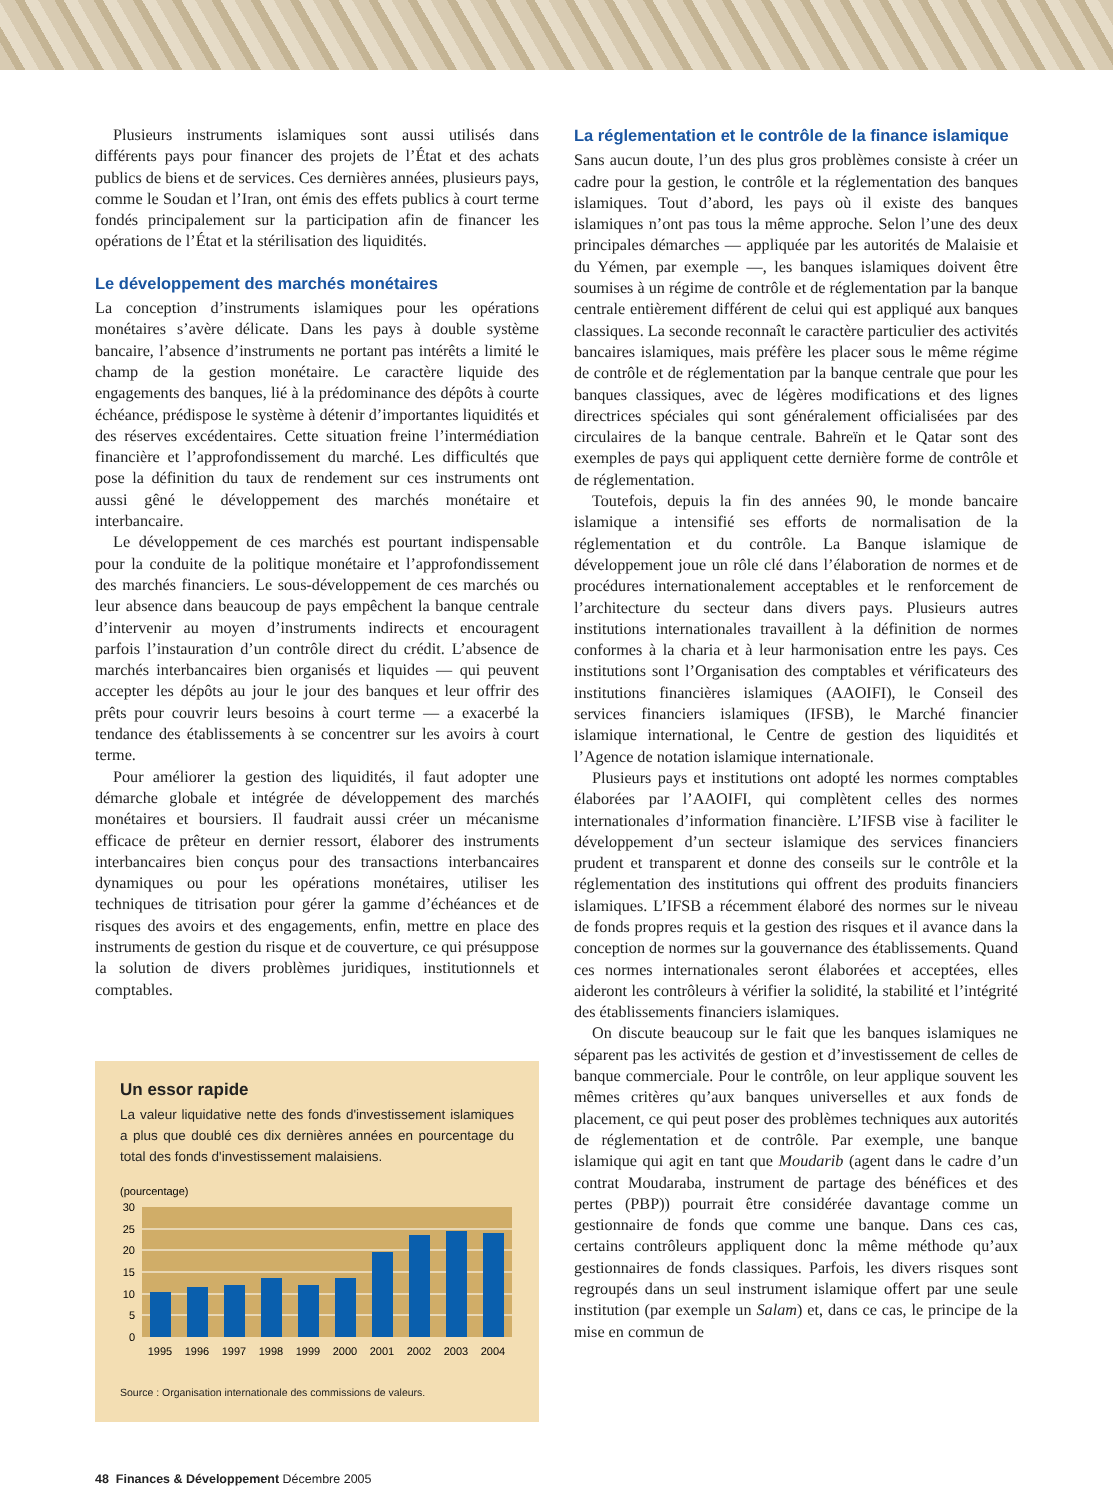Plusieurs instruments islamiques sont aussi utilisés dans différents pays pour financer des projets de l’État et des achats publics de biens et de services. Ces dernières années, plusieurs pays, comme le Soudan et l’Iran, ont émis des effets publics à court terme fondés principalement sur la participation afin de financer les opérations de l’État et la stérilisation des liquidités.
Le développement des marchés monétaires
La conception d’instruments islamiques pour les opérations monétaires s’avère délicate. Dans les pays à double système bancaire, l’absence d’instruments ne portant pas intérêts a limité le champ de la gestion monétaire. Le caractère liquide des engagements des banques, lié à la prédominance des dépôts à courte échéance, prédispose le système à détenir d’importantes liquidités et des réserves excédentaires. Cette situation freine l’intermédiation financière et l’approfondissement du marché. Les difficultés que pose la définition du taux de rendement sur ces instruments ont aussi gêné le développement des marchés monétaire et interbancaire.
Le développement de ces marchés est pourtant indispensable pour la conduite de la politique monétaire et l’approfondissement des marchés financiers. Le sous-développement de ces marchés ou leur absence dans beaucoup de pays empêchent la banque centrale d’intervenir au moyen d’instruments indirects et encouragent parfois l’instauration d’un contrôle direct du crédit. L’absence de marchés interbancaires bien organisés et liquides — qui peuvent accepter les dépôts au jour le jour des banques et leur offrir des prêts pour couvrir leurs besoins à court terme — a exacerbé la tendance des établissements à se concentrer sur les avoirs à court terme.
Pour améliorer la gestion des liquidités, il faut adopter une démarche globale et intégrée de développement des marchés monétaires et boursiers. Il faudrait aussi créer un mécanisme efficace de prêteur en dernier ressort, élaborer des instruments interbancaires bien conçus pour des transactions interbancaires dynamiques ou pour les opérations monétaires, utiliser les techniques de titrisation pour gérer la gamme d’échéances et de risques des avoirs et des engagements, enfin, mettre en place des instruments de gestion du risque et de couverture, ce qui présuppose la solution de divers problèmes juridiques, institutionnels et comptables.
Un essor rapide
La valeur liquidative nette des fonds d'investissement islamiques a plus que doublé ces dix dernières années en pourcentage du total des fonds d'investissement malaisiens.
(pourcentage)
30
25
20
15
10
5
0
1995
1996
1997
1998
1999
2000
2001
2002
2003
2004
Source : Organisation internationale des commissions de valeurs.
La réglementation et le contrôle de la finance islamique
Sans aucun doute, l’un des plus gros problèmes consiste à créer un cadre pour la gestion, le contrôle et la réglementation des banques islamiques. Tout d’abord, les pays où il existe des banques islamiques n’ont pas tous la même approche. Selon l’une des deux principales démarches — appliquée par les autorités de Malaisie et du Yémen, par exemple —, les banques islamiques doivent être soumises à un régime de contrôle et de réglementation par la banque centrale entièrement différent de celui qui est appliqué aux banques classiques. La seconde reconnaît le caractère particulier des activités bancaires islamiques, mais préfère les placer sous le même régime de contrôle et de réglementation par la banque centrale que pour les banques classiques, avec de légères modifications et des lignes directrices spéciales qui sont généralement officialisées par des circulaires de la banque centrale. Bahreïn et le Qatar sont des exemples de pays qui appliquent cette dernière forme de contrôle et de réglementation.
Toutefois, depuis la fin des années 90, le monde bancaire islamique a intensifié ses efforts de normalisation de la réglementation et du contrôle. La Banque islamique de développement joue un rôle clé dans l’élaboration de normes et de procédures internationalement acceptables et le renforcement de l’architecture du secteur dans divers pays. Plusieurs autres institutions internationales travaillent à la définition de normes conformes à la charia et à leur harmonisation entre les pays. Ces institutions sont l’Organisation des comptables et vérificateurs des institutions financières islamiques (AAOIFI), le Conseil des services financiers islamiques (IFSB), le Marché financier islamique international, le Centre de gestion des liquidités et l’Agence de notation islamique internationale.
Plusieurs pays et institutions ont adopté les normes comptables élaborées par l’AAOIFI, qui complètent celles des normes internationales d’information financière. L’IFSB vise à faciliter le développement d’un secteur islamique des services financiers prudent et transparent et donne des conseils sur le contrôle et la réglementation des institutions qui offrent des produits financiers islamiques. L’IFSB a récemment élaboré des normes sur le niveau de fonds propres requis et la gestion des risques et il avance dans la conception de normes sur la gouvernance des établissements. Quand ces normes internationales seront élaborées et acceptées, elles aideront les contrôleurs à vérifier la solidité, la stabilité et l’intégrité des établissements financiers islamiques.
On discute beaucoup sur le fait que les banques islamiques ne séparent pas les activités de gestion et d’investissement de celles de banque commerciale. Pour le contrôle, on leur applique souvent les mêmes critères qu’aux banques universelles et aux fonds de placement, ce qui peut poser des problèmes techniques aux autorités de réglementation et de contrôle. Par exemple, une banque islamique qui agit en tant que Moudarib (agent dans le cadre d’un contrat Moudaraba, instrument de partage des bénéfices et des pertes (PBP)) pourrait être considérée davantage comme un gestionnaire de fonds que comme une banque. Dans ces cas, certains contrôleurs appliquent donc la même méthode qu’aux gestionnaires de fonds classiques. Parfois, les divers risques sont regroupés dans un seul instrument islamique offert par une seule institution (par exemple un Salam) et, dans ce cas, le principe de la mise en commun de
48 Finances & Développement Décembre 2005